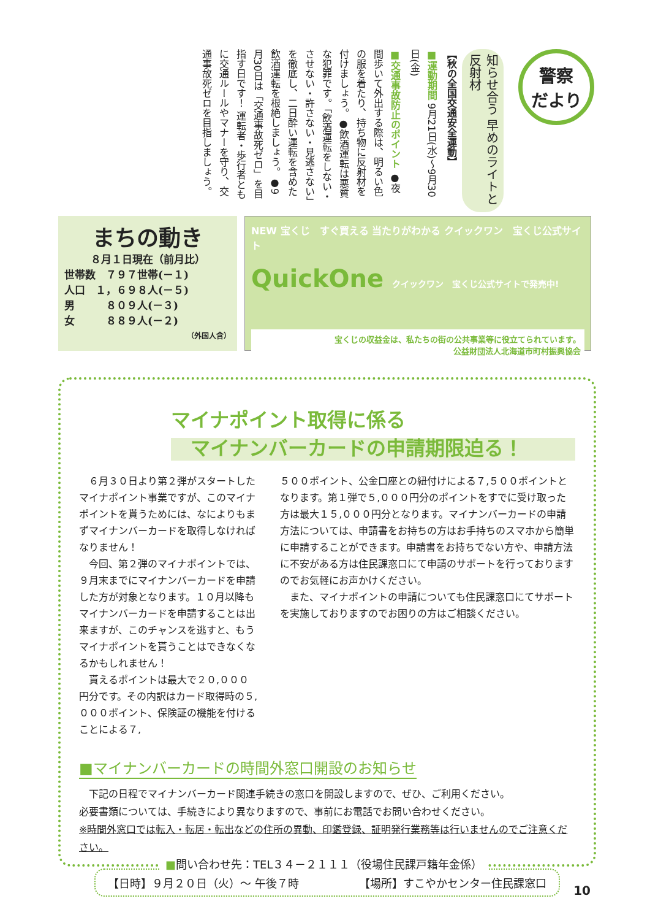警察
だより
知らせ合う 早めのライトと反射材
【秋の全国交通安全運動】
■運動期間 9月21日(水)～9月30日(金)
■交通事故防止のポイント ●夜間歩いて外出する際は、明るい色の服を着たり、持ち物に反射材を付けましょう。●飲酒運転は悪質な犯罪です。「飲酒運転をしない・させない・許さない・見逃さない」を徹底し、二日酔い運転を含めた飲酒運転を根絶しましょう。●9月30日は「交通事故死ゼロ」を目指す日です！ 運転者・歩行者ともに交通ルールやマナーを守り、交通事故死ゼロを目指しましょう。
まちの動き
８月１日現在（前月比）
世帯数　７９７世帯(－１)
人口　１，６９８人(－５)
男　　　８０９人(－３)
女　　　８８９人(－２)
（外国人含）
NEW 宝くじ　すぐ買える 当たりがわかる クイックワン　宝くじ公式サイト
QuickOne クイックワン 宝くじ公式サイトで発売中!
宝くじの収益金は、私たちの街の公共事業等に役立てられています。
公益財団法人北海道市町村振興協会
マイナポイント取得に係る
　マイナンバーカードの申請期限迫る！
６月３０日より第２弾がスタートしたマイナポイント事業ですが、このマイナポイントを貰うためには、なによりもまずマイナンバーカードを取得しなければなりません！
今回、第２弾のマイナポイントでは、９月末までにマイナンバーカードを申請した方が対象となります。１０月以降もマイナンバーカードを申請することは出来ますが、このチャンスを逃すと、もうマイナポイントを貰うことはできなくなるかもしれません！
貰えるポイントは最大で２０,０００円分です。その内訳はカード取得時の５,０００ポイント、保険証の機能を付けることによる７,
５００ポイント、公金口座との紐付けによる７,５００ポイントとなります。第１弾で５,０００円分のポイントをすでに受け取った方は最大１５,０００円分となります。マイナンバーカードの申請方法については、申請書をお持ちの方はお手持ちのスマホから簡単に申請することができます。申請書をお持ちでない方や、申請方法に不安がある方は住民課窓口にて申請のサポートを行っておりますのでお気軽にお声かけください。
また、マイナポイントの申請についても住民課窓口にてサポートを実施しておりますのでお困りの方はご相談ください。
■マイナンバーカードの時間外窓口開設のお知らせ
　下記の日程でマイナンバーカード関連手続きの窓口を開設しますので、ぜひ、ご利用ください。
必要書類については、手続きにより異なりますので、事前にお電話でお問い合わせください。
※時間外窓口では転入・転居・転出などの住所の異動、印鑑登録、証明発行業務等は行いませんのでご注意ください。
【日時】９月２０日（火）～ 午後７時 【場所】すこやかセンター住民課窓口
■問い合わせ先：TEL３４－２１１１（役場住民課戸籍年金係）
10